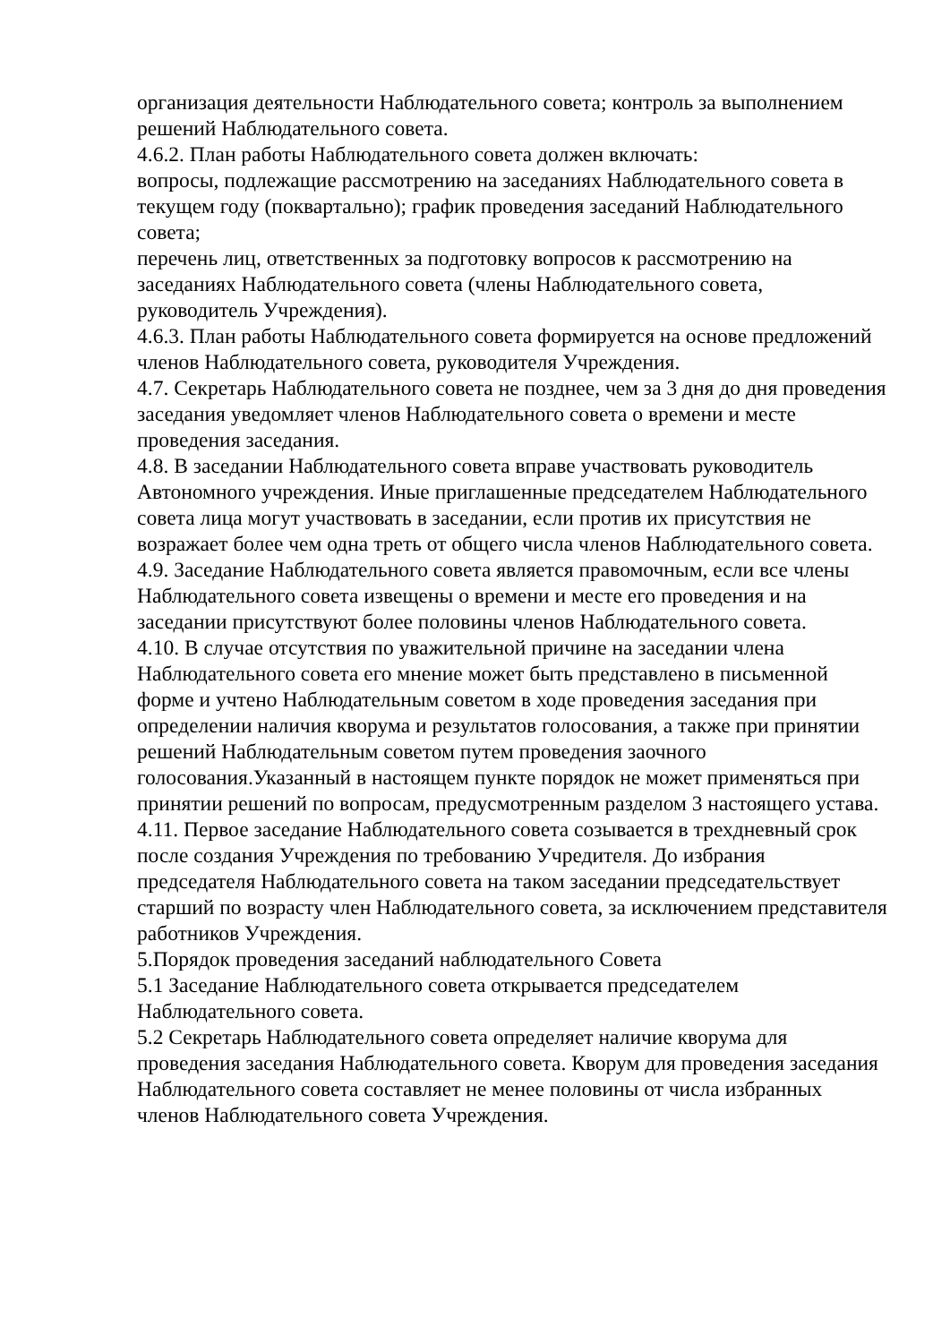организация деятельности Наблюдательного совета; контроль за выполнением решений Наблюдательного совета.
4.6.2. План работы Наблюдательного совета должен включать:
вопросы, подлежащие рассмотрению на заседаниях Наблюдательного совета в текущем году (поквартально); график проведения заседаний Наблюдательного совета;
перечень лиц, ответственных за подготовку вопросов к рассмотрению на заседаниях Наблюдательного совета (члены Наблюдательного совета, руководитель Учреждения).
4.6.3. План работы Наблюдательного совета формируется на основе предложений членов Наблюдательного совета, руководителя Учреждения.
4.7. Секретарь Наблюдательного совета не позднее, чем за 3 дня до дня проведения заседания уведомляет членов Наблюдательного совета о времени и месте проведения заседания.
4.8. В заседании Наблюдательного совета вправе участвовать руководитель Автономного учреждения. Иные приглашенные председателем Наблюдательного совета лица могут участвовать в заседании, если против их присутствия не возражает более чем одна треть от общего числа членов Наблюдательного совета.
4.9. Заседание Наблюдательного совета является правомочным, если все члены Наблюдательного совета извещены о времени и месте его проведения и на заседании присутствуют более половины членов Наблюдательного совета.
4.10. В случае отсутствия по уважительной причине на заседании члена Наблюдательного совета его мнение может быть представлено в письменной форме и учтено Наблюдательным советом в ходе проведения заседания при определении наличия кворума и результатов голосования, а также при принятии решений Наблюдательным советом путем проведения заочного голосования.Указанный в настоящем пункте порядок не может применяться при принятии решений по вопросам, предусмотренным разделом 3 настоящего устава.
4.11. Первое заседание Наблюдательного совета созывается в трехдневный срок после создания Учреждения по требованию Учредителя. До избрания председателя Наблюдательного совета на таком заседании председательствует старший по возрасту член Наблюдательного совета, за исключением представителя работников Учреждения.
5.Порядок проведения заседаний наблюдательного Совета
5.1 Заседание Наблюдательного совета открывается председателем Наблюдательного совета.
5.2 Секретарь Наблюдательного совета определяет наличие кворума для проведения заседания Наблюдательного совета. Кворум для проведения заседания Наблюдательного совета составляет не менее половины от числа избранных членов Наблюдательного совета Учреждения.